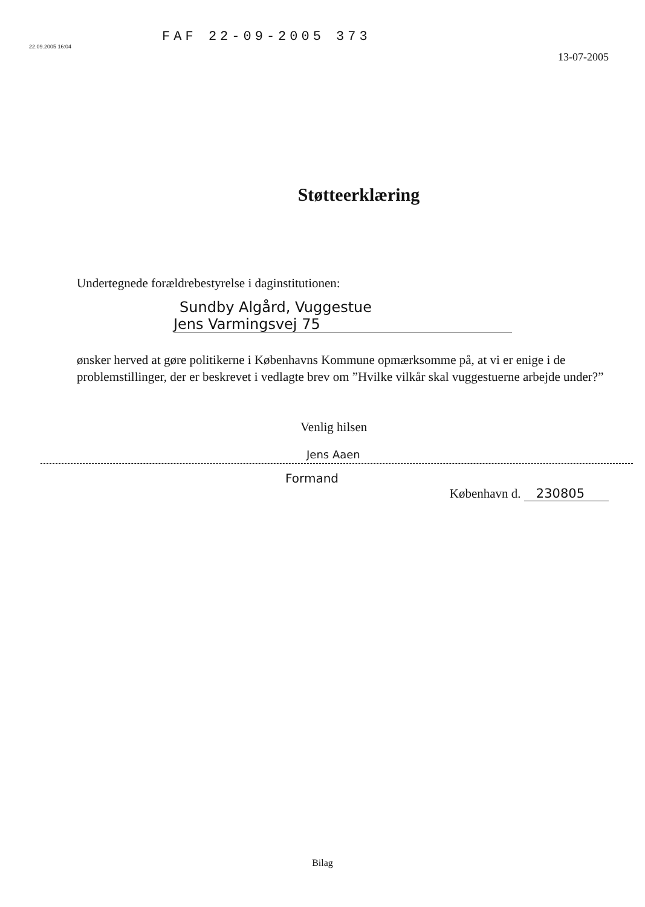22.09.2005 16:04
FAF 22-09-2005 373
13-07-2005
Støtteerklæring
Undertegnede forældrebestyrelse i daginstitutionen:
Sundby Algård, Vuggestue
Jens Varmingsvej 75
ønsker herved at gøre politikerne i Københavns Kommune opmærksomme på, at vi er enige i de problemstillinger, der er beskrevet i vedlagte brev om ”Hvilke vilkår skal vuggestuerne arbejde under?”
Venlig hilsen
Jens Aaen
Formand
København d. 230805
Bilag